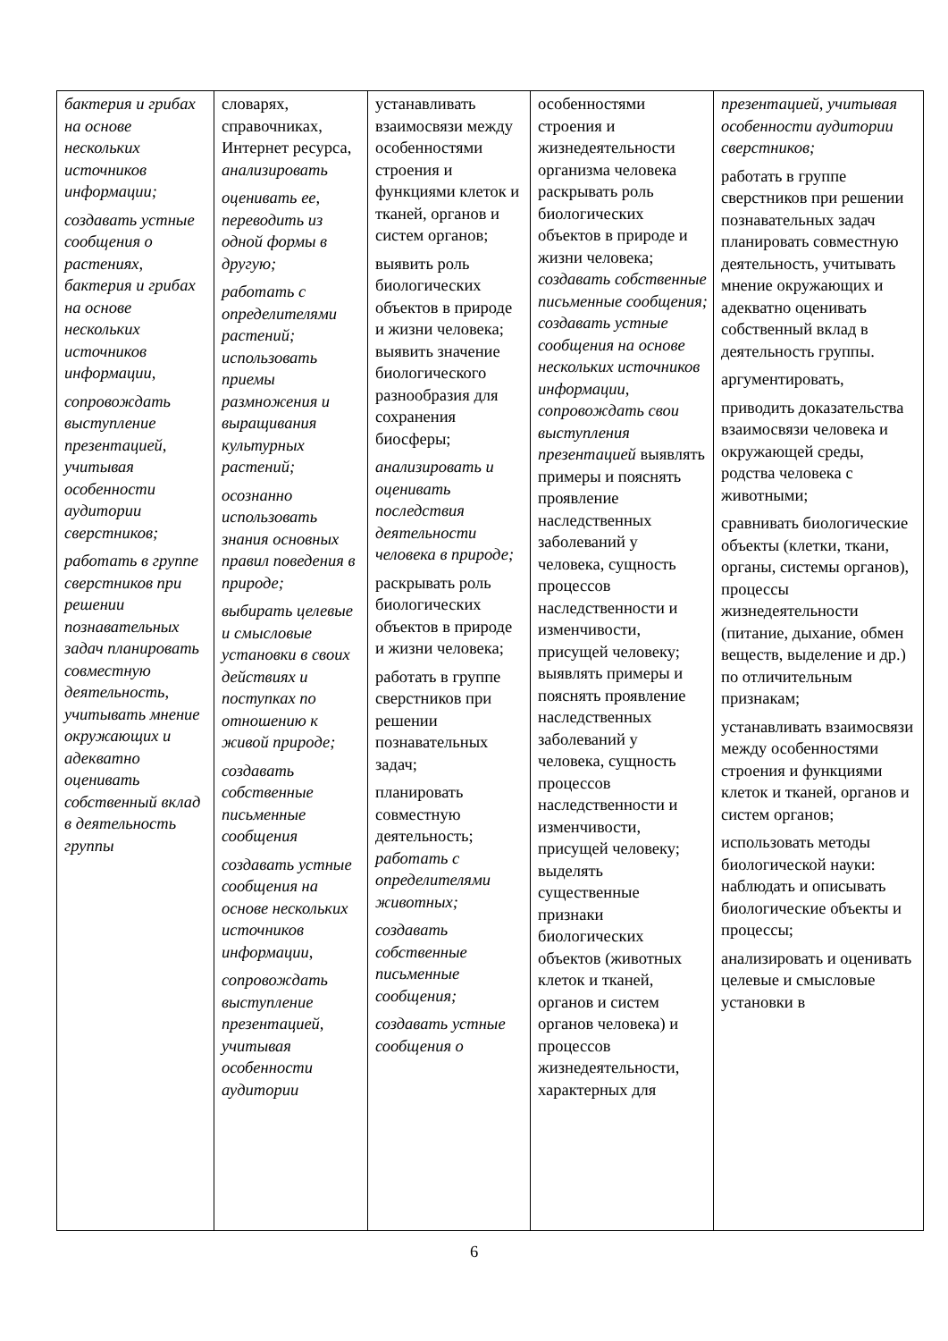| бактерия и грибах на основе нескольких источников информации; создавать устные сообщения о растениях, бактерия и грибах на основе нескольких источников информации, сопровождать выступление презентацией, учитывая особенности аудитории сверстников; работать в группе сверстников при решении познавательных задач планировать совместную деятельность, учитывать мнение окружающих и адекватно оценивать собственный вклад в деятельность группы | словарях, справочниках, Интернет ресурса, анализировать оценивать ее, переводить из одной формы в другую; работать с определителями растений; использовать приемы размножения и выращивания культурных растений; осознанно использовать знания основных правил поведения в природе; выбирать целевые и смысловые установки в своих действиях и поступках по отношению к живой природе; создавать собственные письменные сообщения создавать устные сообщения на основе нескольких источников информации, сопровождать выступление презентацией, учитывая особенности аудитории | устанавливать взаимосвязи между особенностями строения и функциями клеток и тканей, органов и систем органов; выявить роль биологических объектов в природе и жизни человека; выявить значение биологического разнообразия для сохранения биосферы; анализировать и оценивать последствия деятельности человека в природе; раскрывать роль биологических объектов в природе и жизни человека; работать в группе сверстников при решении познавательных задач; планировать совместную деятельность; работать с определителями животных; создавать собственные письменные сообщения; создавать устные сообщения о | особенностями строения и жизнедеятельности организма человека раскрывать роль биологических объектов в природе и жизни человека; создавать собственные письменные сообщения; создавать устные сообщения на основе нескольких источников информации, сопровождать свои выступления презентацией выявлять примеры и пояснять проявление наследственных заболеваний у человека, сущность процессов наследственности и изменчивости, присущей человеку; выявлять примеры и пояснять проявление наследственных заболеваний у человека, сущность процессов наследственности и изменчивости, присущей человеку; выделять существенные признаки биологических объектов (животных клеток и тканей, органов и систем органов человека) и процессов жизнедеятельности, характерных для | презентацией, учитывая особенности аудитории сверстников; работать в группе сверстников при решении познавательных задач планировать совместную деятельность, учитывать мнение окружающих и адекватно оценивать собственный вклад в деятельность группы. аргументировать, приводить доказательства взаимосвязи человека и окружающей среды, родства человека с животными; сравнивать биологические объекты (клетки, ткани, органы, системы органов), процессы жизнедеятельности (питание, дыхание, обмен веществ, выделение и др.) по отличительным признакам; устанавливать взаимосвязи между особенностями строения и функциями клеток и тканей, органов и систем органов; использовать методы биологической науки: наблюдать и описывать биологические объекты и процессы; анализировать и оценивать целевые и смысловые установки в |
6